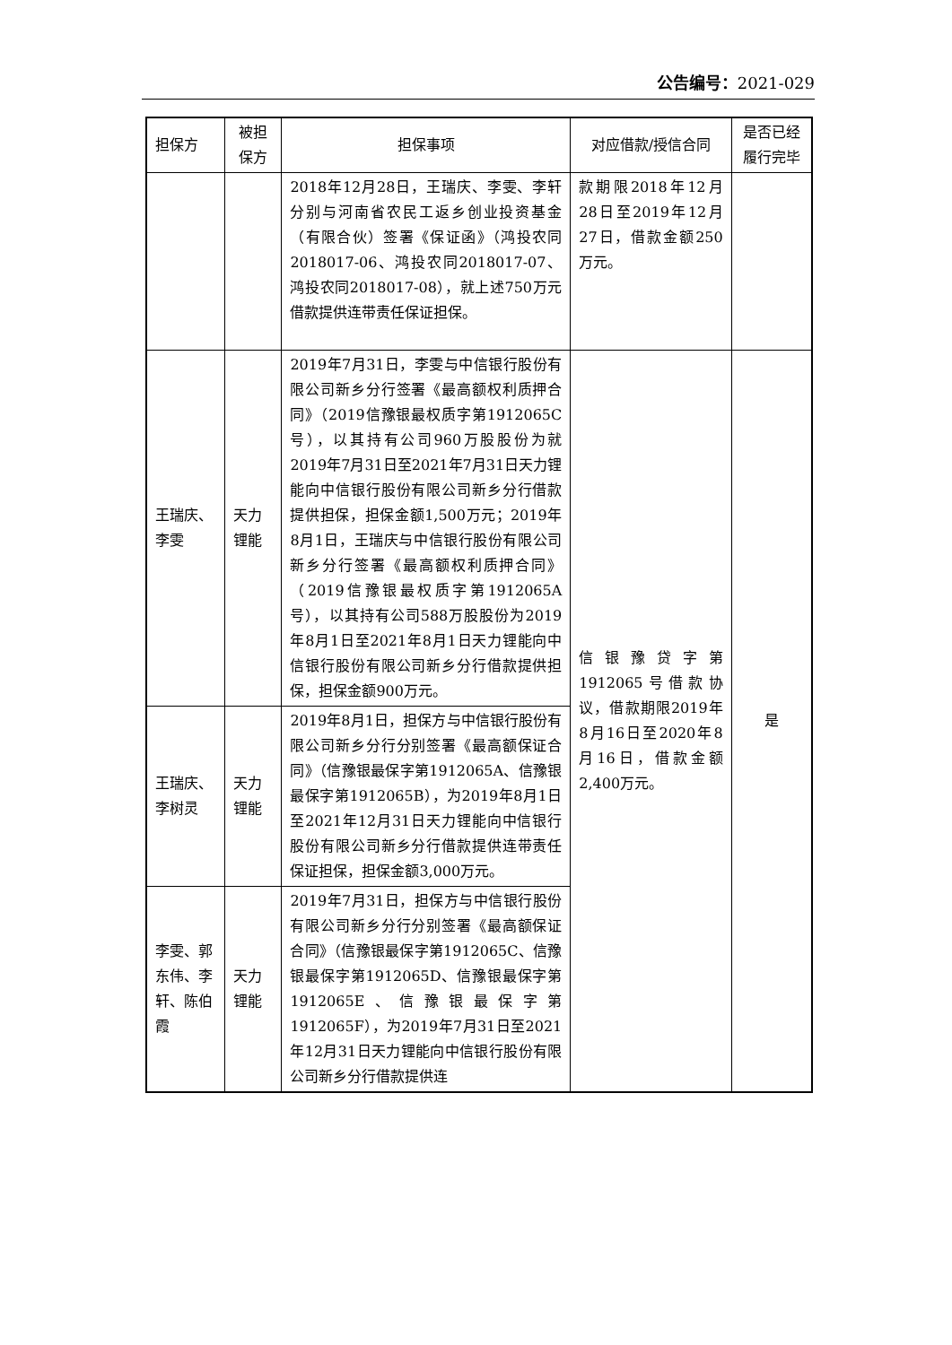公告编号：2021-029
| 担保方 | 被担保方 | 担保事项 | 对应借款/授信合同 | 是否已经履行完毕 |
| --- | --- | --- | --- | --- |
| | | 2018年12月28日，王瑞庆、李雯、李轩分别与河南省农民工返乡创业投资基金（有限合伙）签署《保证函》（鸿投农同2018017-06、鸿投农同2018017-07、鸿投农同2018017-08），就上述750万元借款提供连带责任保证担保。 | 款期限2018年12月28日至2019年12月27日，借款金额250万元。 | |
| 王瑞庆、李雯 | 天力锂能 | 2019年7月31日，李雯与中信银行股份有限公司新乡分行签署《最高额权利质押合同》（2019信豫银最权质字第1912065C号），以其持有公司960万股股份为就2019年7月31日至2021年7月31日天力锂能向中信银行股份有限公司新乡分行借款提供担保，担保金额1,500万元；2019年8月1日，王瑞庆与中信银行股份有限公司新乡分行签署《最高额权利质押合同》（2019信豫银最权质字第1912065A号），以其持有公司588万股股份为2019年8月1日至2021年8月1日天力锂能向中信银行股份有限公司新乡分行借款提供担保，担保金额900万元。 | 信银豫贷字第1912065号借款协议，借款期限2019年8月16日至2020年8月16日，借款金额2,400万元。 | 是 |
| 王瑞庆、李树灵 | 天力锂能 | 2019年8月1日，担保方与中信银行股份有限公司新乡分行分别签署《最高额保证合同》（信豫银最保字第1912065A、信豫银最保字第1912065B），为2019年8月1日至2021年12月31日天力锂能向中信银行股份有限公司新乡分行借款提供连带责任保证担保，担保金额3,000万元。 | | |
| 李雯、郭东伟、李轩、陈伯霞 | 天力锂能 | 2019年7月31日，担保方与中信银行股份有限公司新乡分行分别签署《最高额保证合同》（信豫银最保字第1912065C、信豫银最保字第1912065D、信豫银最保字第1912065E、信豫银最保字第1912065F），为2019年7月31日至2021年12月31日天力锂能向中信银行股份有限公司新乡分行借款提供连 | | |